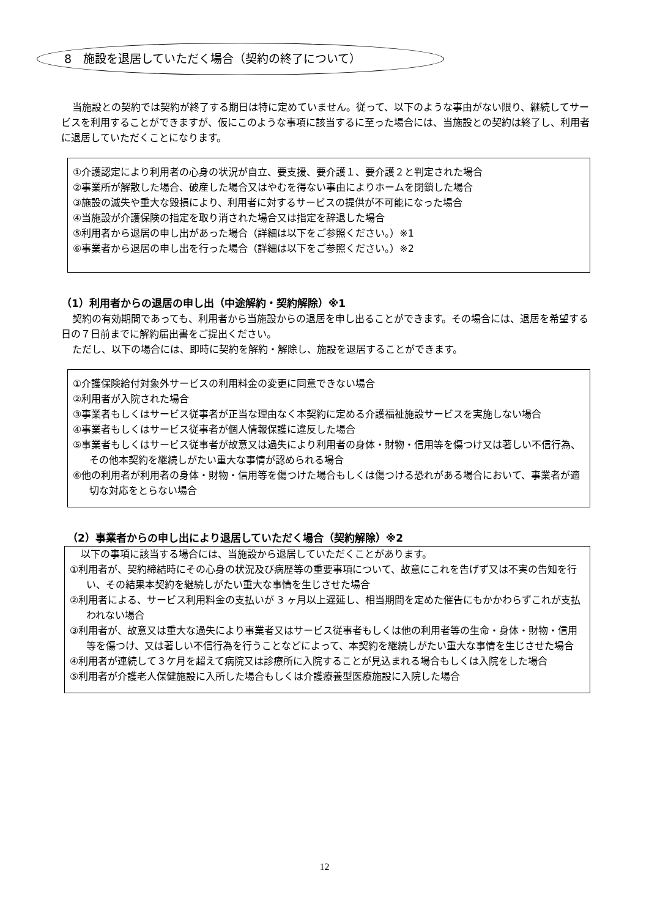8　施設を退居していただく場合（契約の終了について）
当施設との契約では契約が終了する期日は特に定めていません。従って、以下のような事由がない限り、継続してサービスを利用することができますが、仮にこのような事項に該当するに至った場合には、当施設との契約は終了し、利用者に退居していただくことになります。
①介護認定により利用者の心身の状況が自立、要支援、要介護１、要介護２と判定された場合
②事業所が解散した場合、破産した場合又はやむを得ない事由によりホームを閉鎖した場合
③施設の滅失や重大な毀損により、利用者に対するサービスの提供が不可能になった場合
④当施設が介護保険の指定を取り消された場合又は指定を辞退した場合
⑤利用者から退居の申し出があった場合（詳細は以下をご参照ください。）※1
⑥事業者から退居の申し出を行った場合（詳細は以下をご参照ください。）※2
（1）利用者からの退居の申し出（中途解約・契約解除）※1
契約の有効期間であっても、利用者から当施設からの退居を申し出ることができます。その場合には、退居を希望する日の７日前までに解約届出書をご提出ください。
ただし、以下の場合には、即時に契約を解約・解除し、施設を退居することができます。
①介護保険給付対象外サービスの利用料金の変更に同意できない場合
②利用者が入院された場合
③事業者もしくはサービス従事者が正当な理由なく本契約に定める介護福祉施設サービスを実施しない場合
④事業者もしくはサービス従事者が個人情報保護に違反した場合
⑤事業者もしくはサービス従事者が故意又は過失により利用者の身体・財物・信用等を傷つけ又は著しい不信行為、その他本契約を継続しがたい重大な事情が認められる場合
⑥他の利用者が利用者の身体・財物・信用等を傷つけた場合もしくは傷つける恐れがある場合において、事業者が適切な対応をとらない場合
（2）事業者からの申し出により退居していただく場合（契約解除）※2
以下の事項に該当する場合には、当施設から退居していただくことがあります。
①利用者が、契約締結時にその心身の状況及び病歴等の重要事項について、故意にこれを告げず又は不実の告知を行い、その結果本契約を継続しがたい重大な事情を生じさせた場合
②利用者による、サービス利用料金の支払いが 3 ヶ月以上遅延し、相当期間を定めた催告にもかかわらずこれが支払われない場合
③利用者が、故意又は重大な過失により事業者又はサービス従事者もしくは他の利用者等の生命・身体・財物・信用等を傷つけ、又は著しい不信行為を行うことなどによって、本契約を継続しがたい重大な事情を生じさせた場合
④利用者が連続して３ケ月を超えて病院又は診療所に入院することが見込まれる場合もしくは入院をした場合
⑤利用者が介護老人保健施設に入所した場合もしくは介護療養型医療施設に入院した場合
12